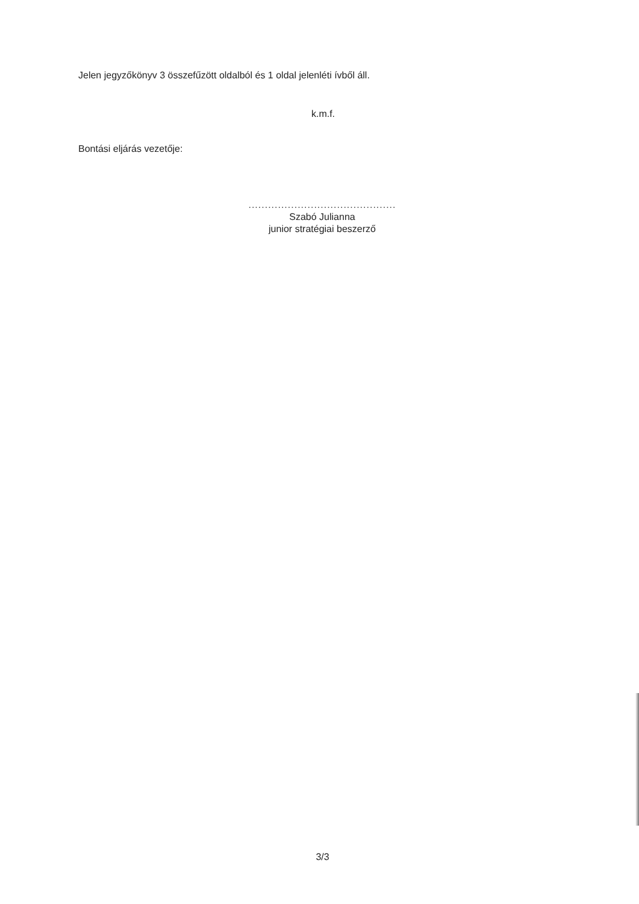Jelen jegyzőkönyv 3 összefűzött oldalból és 1 oldal jelenléti ívből áll.
k.m.f.
Bontási eljárás vezetője:
.............................................
Szabó Julianna
junior stratégiai beszerző
3/3